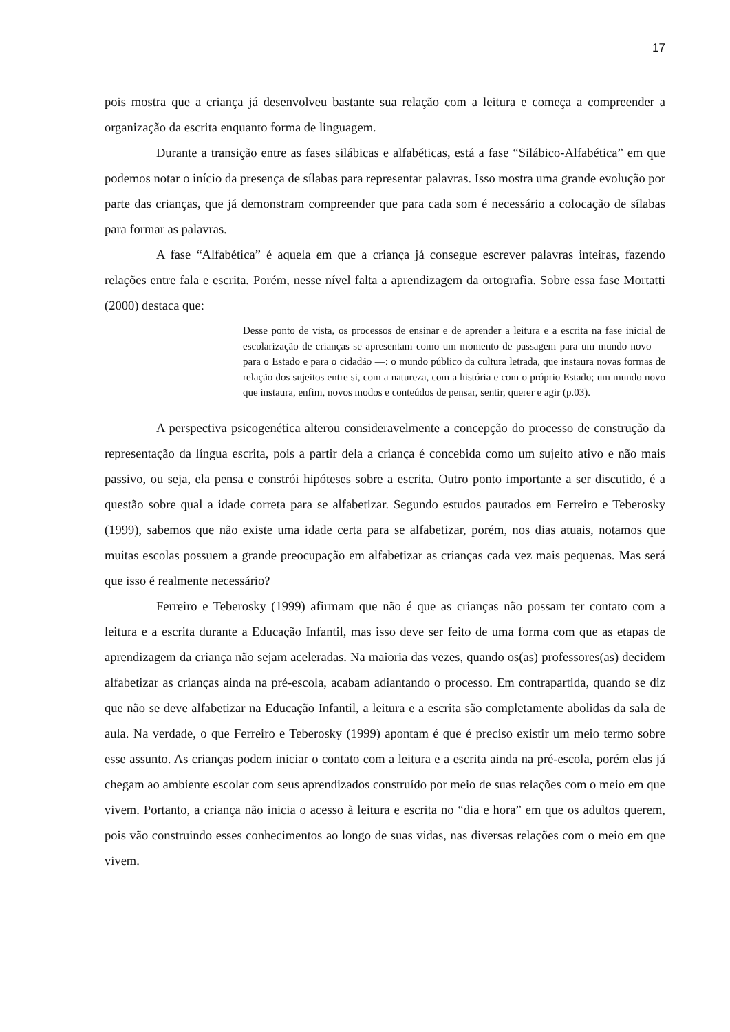17
pois mostra que a criança já desenvolveu bastante sua relação com a leitura e começa a compreender a organização da escrita enquanto forma de linguagem.
Durante a transição entre as fases silábicas e alfabéticas, está a fase “Silábico-Alfabética” em que podemos notar o início da presença de sílabas para representar palavras. Isso mostra uma grande evolução por parte das crianças, que já demonstram compreender que para cada som é necessário a colocação de sílabas para formar as palavras.
A fase “Alfabética” é aquela em que a criança já consegue escrever palavras inteiras, fazendo relações entre fala e escrita. Porém, nesse nível falta a aprendizagem da ortografia. Sobre essa fase Mortatti (2000) destaca que:
Desse ponto de vista, os processos de ensinar e de aprender a leitura e a escrita na fase inicial de escolarização de crianças se apresentam como um momento de passagem para um mundo novo — para o Estado e para o cidadão —: o mundo público da cultura letrada, que instaura novas formas de relação dos sujeitos entre si, com a natureza, com a história e com o próprio Estado; um mundo novo que instaura, enfim, novos modos e conteúdos de pensar, sentir, querer e agir (p.03).
A perspectiva psicogenética alterou consideravelmente a concepção do processo de construção da representação da língua escrita, pois a partir dela a criança é concebida como um sujeito ativo e não mais passivo, ou seja, ela pensa e constrói hipóteses sobre a escrita. Outro ponto importante a ser discutido, é a questão sobre qual a idade correta para se alfabetizar. Segundo estudos pautados em Ferreiro e Teberosky (1999), sabemos que não existe uma idade certa para se alfabetizar, porém, nos dias atuais, notamos que muitas escolas possuem a grande preocupação em alfabetizar as crianças cada vez mais pequenas. Mas será que isso é realmente necessário?
Ferreiro e Teberosky (1999) afirmam que não é que as crianças não possam ter contato com a leitura e a escrita durante a Educação Infantil, mas isso deve ser feito de uma forma com que as etapas de aprendizagem da criança não sejam aceleradas. Na maioria das vezes, quando os(as) professores(as) decidem alfabetizar as crianças ainda na pré-escola, acabam adiantando o processo. Em contrapartida, quando se diz que não se deve alfabetizar na Educação Infantil, a leitura e a escrita são completamente abolidas da sala de aula. Na verdade, o que Ferreiro e Teberosky (1999) apontam é que é preciso existir um meio termo sobre esse assunto. As crianças podem iniciar o contato com a leitura e a escrita ainda na pré-escola, porém elas já chegam ao ambiente escolar com seus aprendizados construído por meio de suas relações com o meio em que vivem. Portanto, a criança não inicia o acesso à leitura e escrita no “dia e hora” em que os adultos querem, pois vão construindo esses conhecimentos ao longo de suas vidas, nas diversas relações com o meio em que vivem.